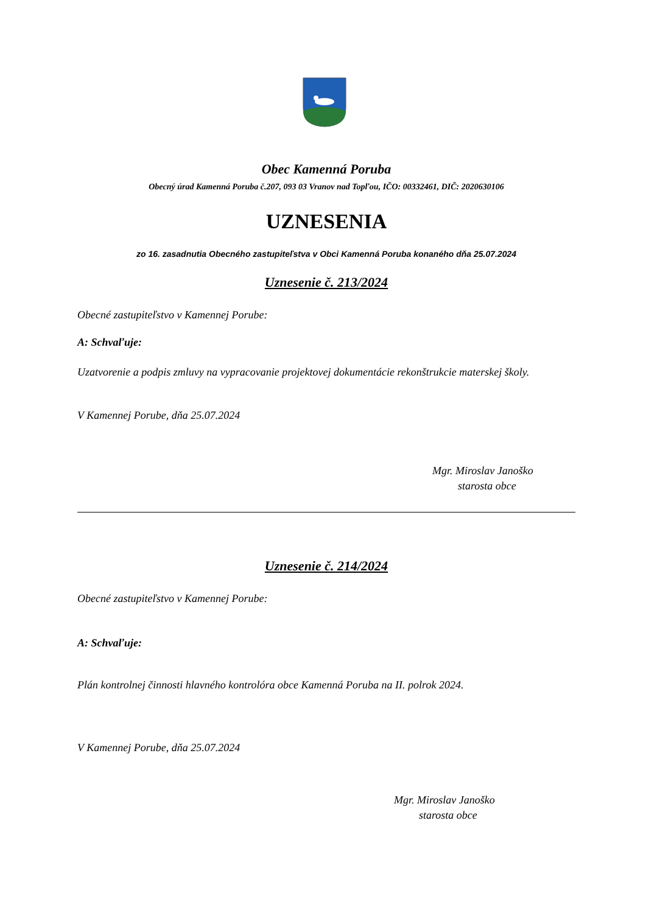Obec Kamenná Poruba
Obecný úrad Kamenná Poruba č.207, 093 03 Vranov nad Topľou, IČO: 00332461, DIČ: 2020630106
UZNESENIA
zo 16. zasadnutia Obecného zastupiteľstva v Obci Kamenná Poruba konaného dňa 25.07.2024
Uznesenie č. 213/2024
Obecné zastupiteľstvo v Kamennej Porube:
A: Schvaľuje:
Uzatvorenie a podpis zmluvy na vypracovanie projektovej dokumentácie rekonštrukcie materskej školy.
V Kamennej Porube, dňa 25.07.2024
Mgr. Miroslav Janoško
starosta obce
Uznesenie č. 214/2024
Obecné zastupiteľstvo v Kamennej Porube:
A: Schvaľuje:
Plán kontrolnej činnosti hlavného kontrolóra obce Kamenná Poruba na II. polrok 2024.
V Kamennej Porube, dňa 25.07.2024
Mgr. Miroslav Janoško
starosta obce